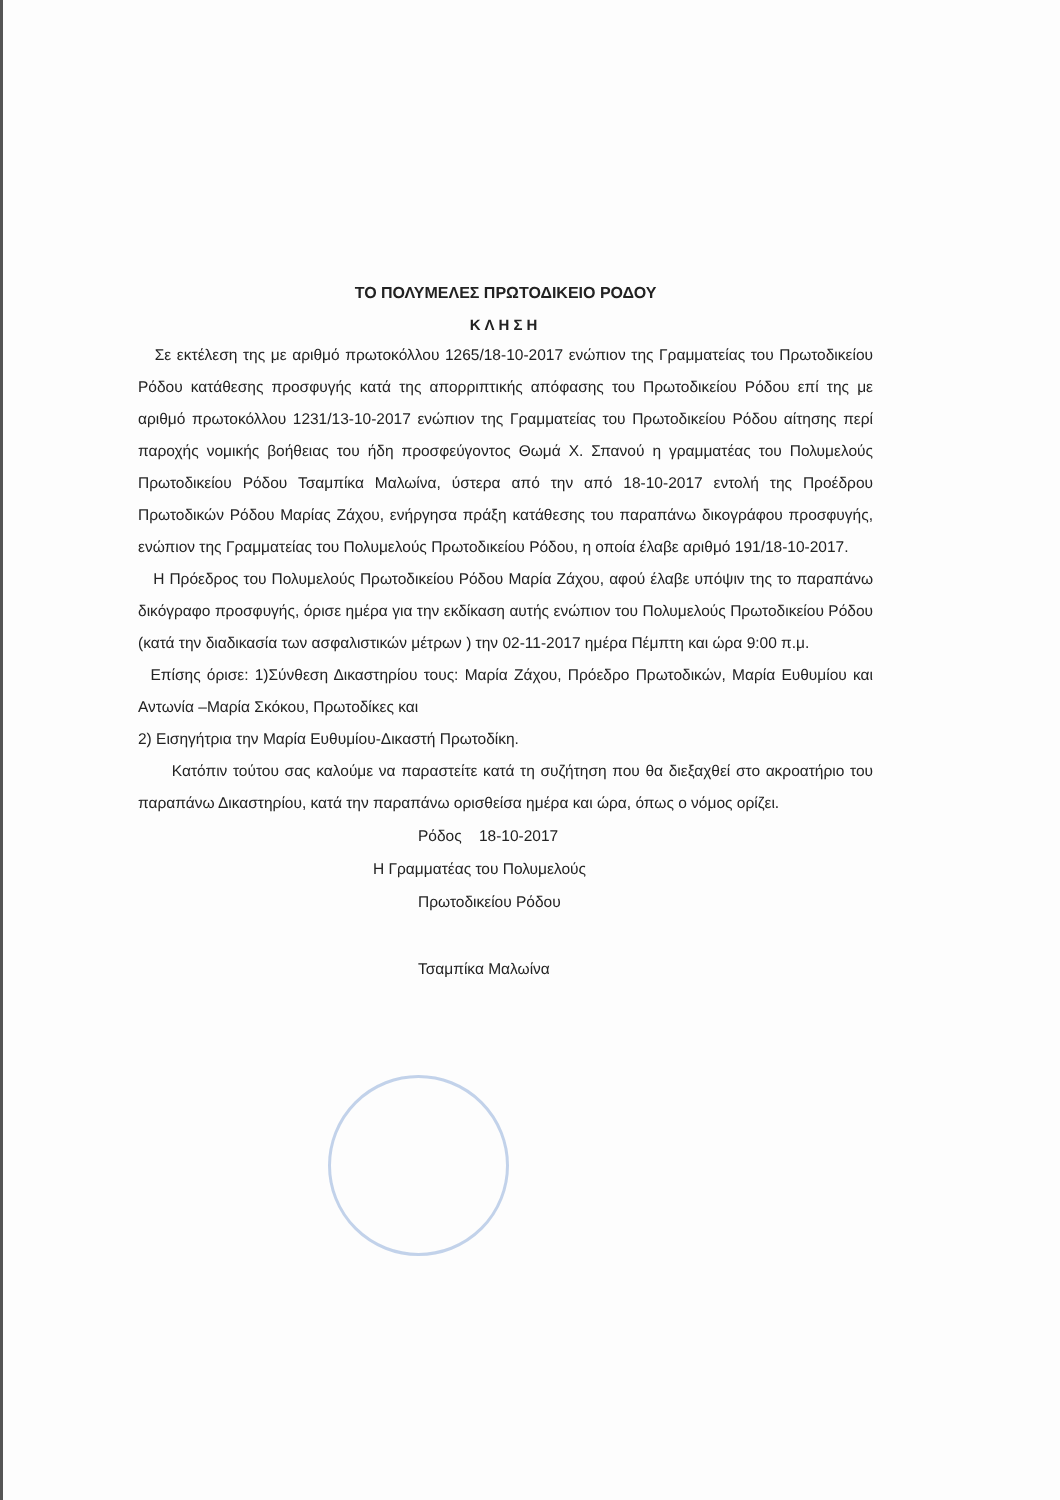ΤΟ ΠΟΛΥΜΕΛΕΣ ΠΡΩΤΟΔΙΚΕΙΟ ΡΟΔΟΥ
ΚΛΗΣΗ
Σε εκτέλεση της με αριθμό πρωτοκόλλου 1265/18-10-2017 ενώπιον της Γραμματείας του Πρωτοδικείου Ρόδου κατάθεσης προσφυγής κατά της απορριπτικής απόφασης του Πρωτοδικείου Ρόδου επί της με αριθμό πρωτοκόλλου 1231/13-10-2017 ενώπιον της Γραμματείας του Πρωτοδικείου Ρόδου αίτησης περί παροχής νομικής βοήθειας του ήδη προσφεύγοντος Θωμά Χ. Σπανού η γραμματέας του Πολυμελούς Πρωτοδικείου Ρόδου Τσαμπίκα Μαλωίνα, ύστερα από την από 18-10-2017 εντολή της Προέδρου Πρωτοδικών Ρόδου Μαρίας Ζάχου, ενήργησα πράξη κατάθεσης του παραπάνω δικογράφου προσφυγής, ενώπιον της Γραμματείας του Πολυμελούς Πρωτοδικείου Ρόδου, η οποία έλαβε αριθμό 191/18-10-2017.
Η Πρόεδρος του Πολυμελούς Πρωτοδικείου Ρόδου Μαρία Ζάχου, αφού έλαβε υπόψιν της το παραπάνω δικόγραφο προσφυγής, όρισε ημέρα για την εκδίκαση αυτής ενώπιον του Πολυμελούς Πρωτοδικείου Ρόδου (κατά την διαδικασία των ασφαλιστικών μέτρων ) την 02-11-2017 ημέρα Πέμπτη και ώρα 9:00 π.μ.
Επίσης όρισε: 1)Σύνθεση Δικαστηρίου τους: Μαρία Ζάχου, Πρόεδρο Πρωτοδικών, Μαρία Ευθυμίου και Αντωνία –Μαρία Σκόκου, Πρωτοδίκες και
2) Εισηγήτρια την Μαρία Ευθυμίου-Δικαστή Πρωτοδίκη.
Κατόπιν τούτου σας καλούμε να παραστείτε κατά τη συζήτηση που θα διεξαχθεί στο ακροατήριο του παραπάνω Δικαστηρίου, κατά την παραπάνω ορισθείσα ημέρα και ώρα, όπως ο νόμος ορίζει.
Ρόδος 18-10-2017
Η Γραμματέας του Πολυμελούς
Πρωτοδικείου Ρόδου
Τσαμπίκα Μαλωίνα